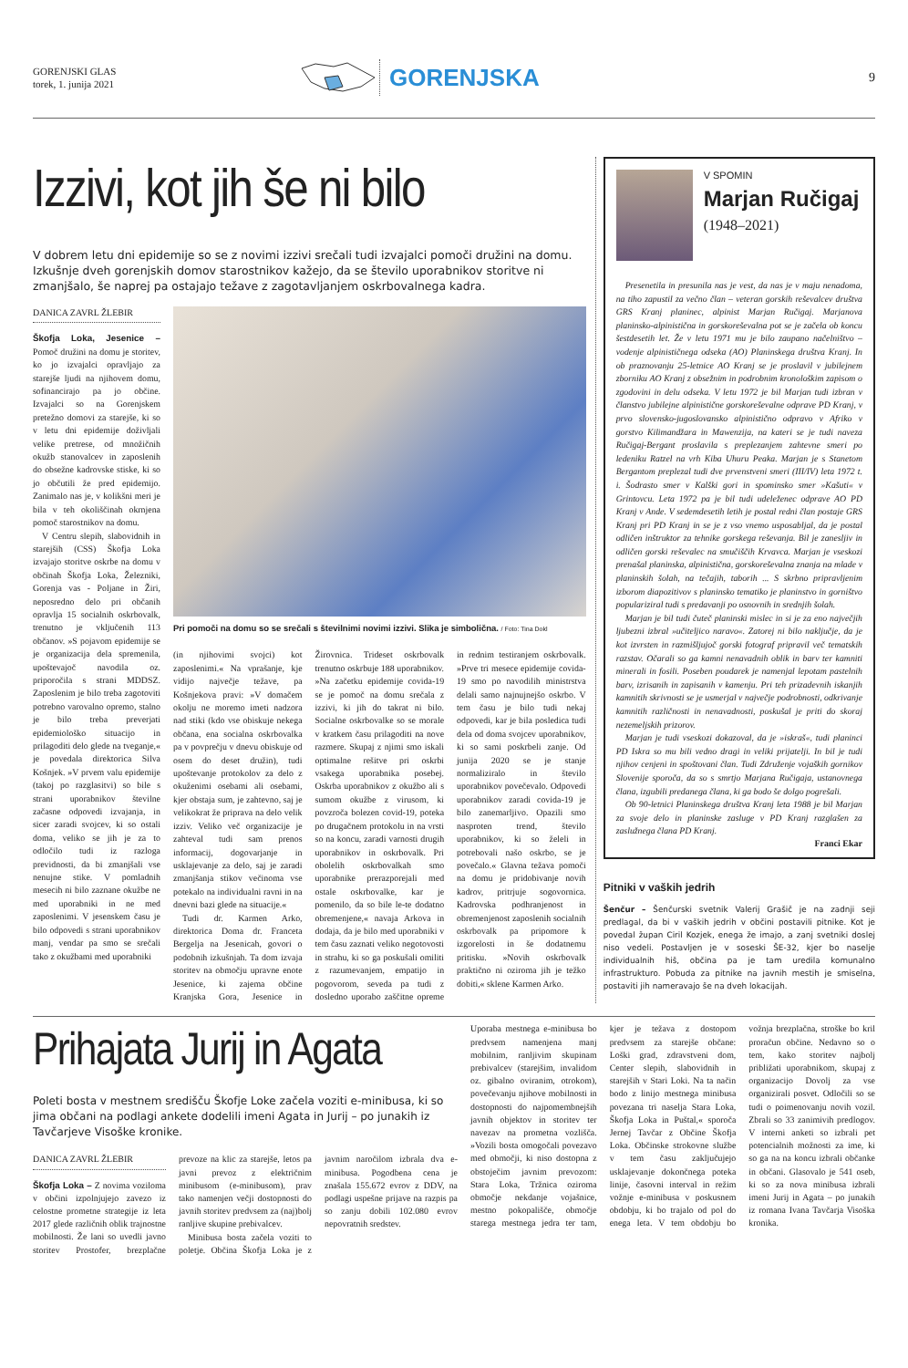GORENJSKI GLAS
torek, 1. junija 2021
GORENJSKA
9
Izzivi, kot jih še ni bilo
V dobrem letu dni epidemije so se z novimi izzivi srečali tudi izvajalci pomoči družini na domu. Izkušnje dveh gorenjskih domov starostnikov kažejo, da se število uporabnikov storitve ni zmanjšalo, še naprej pa ostajajo težave z zagotavljanjem oskrbovalnega kadra.
DANICA ZAVRL ŽLEBIR
Škofja Loka, Jesenice – Pomoč družini na domu je storitev, ko jo izvajalci opravljajo za starejše ljudi na njihovem domu, sofinancirajo pa jo občine. Izvajalci so na Gorenjskem pretežno domovi za starejše, ki so v letu dni epidemije doživljali velike pretrese, od množičnih okužb stanovalcev in zaposlenih do obsežne kadrovske stiske, ki so jo občutili že pred epidemijo. Zanimalo nas je, v kolikšni meri je bila v teh okoliščinah okrnjena pomoč starostnikov na domu.
V Centru slepih, slabovidnih in starejših (CSS) Škofja Loka izvajajo storitve oskrbe na domu v občinah Škofja Loka, Železniki, Gorenja vas - Poljane in Žiri, neposredno delo pri občanih opravlja 15 socialnih oskrbovalk, trenutno je vključenih 113 občanov. »S pojavom epidemije se je organizacija dela spremenila, upoštevajoč navodila oz. priporočila s strani MDDSZ. Zaposlenim je bilo treba zagotoviti potrebno varovalno opremo, stalno je bilo treba preverjati epidemiološko situacijo in prilagoditi delo glede na tveganje,« je povedala direktorica Silva Košnjek. »V prvem valu epidemije (takoj po razglasitvi) so bile s strani uporabnikov številne začasne odpovedi izvajanja, in sicer zaradi svojcev, ki so ostali doma, veliko se jih je za to odločilo tudi iz razloga previdnosti, da bi zmanjšali vse nenujne stike. V pomladnih mesecih ni bilo zaznane okužbe ne med uporabniki in ne med zaposlenimi. V jesenskem času je bilo odpovedi s strani uporabnikov manj, vendar pa smo se srečali tako z okužbami med uporabniki
Pri pomoči na domu so se srečali s številnimi novimi izzivi. Slika je simbolična. / Foto: Tina Dokl
(in njihovimi svojci) kot zaposlenimi.« Na vprašanje, kje vidijo največje težave, pa Košnjekova pravi: »V domačem okolju ne moremo imeti nadzora nad stiki (kdo vse obiskuje nekega občana, ena socialna oskrbovalka pa v povprečju v dnevu obiskuje od osem do deset družin), tudi upoštevanje protokolov za delo z okuženimi osebami ali osebami, kjer obstaja sum, je zahtevno, saj je velikokrat že priprava na delo velik izziv. Veliko več organizacije je zahteval tudi sam prenos informacij, dogovarjanje in usklajevanje za delo, saj je zaradi zmanjšanja stikov večinoma vse potekalo na individualni ravni in na dnevni bazi glede na situacije.«
Tudi dr. Karmen Arko, direktorica Doma dr. Franceta Bergelja na Jesenicah, govori o podobnih izkušnjah. Ta dom izvaja storitev na območju upravne enote Jesenice, ki zajema občine Kranjska Gora, Jesenice in Žirovnica. Trideset oskrbovalk trenutno oskrbuje 188 uporabnikov. »Na začetku epidemije covida-19 se je pomoč na domu srečala z izzivi, ki jih do takrat ni bilo. Socialne oskrbovalke so se morale v kratkem času prilagoditi na nove razmere. Skupaj z njimi smo iskali optimalne rešitve pri oskrbi vsakega uporabnika posebej. Oskrba uporabnikov z okužbo ali s sumom okužbe z virusom, ki povzroča bolezen covid-19, poteka po drugačnem protokolu in na vrsti so na koncu, zaradi varnosti drugih uporabnikov in oskrbovalk. Pri obolelih oskrbovalkah smo uporabnike prerazporejali med ostale oskrbovalke, kar je pomenilo, da so bile le-te dodatno obremenjene,« navaja Arkova in dodaja, da je bilo med uporabniki v tem času zaznati veliko negotovosti in strahu, ki so ga poskušali omiliti z razumevanjem, empatijo in pogovorom, seveda pa tudi z dosledno uporabo zaščitne opreme in rednim testiranjem oskrbovalk. »Prve tri mesece epidemije covida-19 smo po navodilih ministrstva delali samo najnujnejšo oskrbo. V tem času je bilo tudi nekaj odpovedi, kar je bila posledica tudi dela od doma svojcev uporabnikov, ki so sami poskrbeli zanje. Od junija 2020 se je stanje normaliziralo in število uporabnikov povečevalo. Odpovedi uporabnikov zaradi covida-19 je bilo zanemarljivo. Opazili smo nasproten trend, število uporabnikov, ki so želeli in potrebovali našo oskrbo, se je povečalo.« Glavna težava pomoči na domu je pridobivanje novih kadrov, pritrjuje sogovornica. Kadrovska podhranjenost in obremenjenost zaposlenih socialnih oskrbovalk pa pripomore k izgorelosti in še dodatnemu pritisku. »Novih oskrbovalk praktično ni oziroma jih je težko dobiti,« sklene Karmen Arko.
V SPOMIN
Marjan Ručigaj
(1948–2021)
Presenetila in presunila nas je vest, da nas je v maju nenadoma, na tiho zapustil za večno član – veteran gorskih reševalcev društva GRS Kranj planinec, alpinist Marjan Ručigaj. Marjanova planinsko-alpinistična in gorskoreševalna pot se je začela ob koncu šestdesetih let. Že v letu 1971 mu je bilo zaupano načelništvo – vodenje alpinističnega odseka (AO) Planinskega društva Kranj. In ob praznovanju 25-letnice AO Kranj se je proslavil v jubilejnem zborniku AO Kranj z obsežnim in podrobnim kronološkim zapisom o zgodovini in delu odseka. V letu 1972 je bil Marjan tudi izbran v članstvo jubilejne alpinistične gorskoreševalne odprave PD Kranj, v prvo slovensko-jugoslovansko alpinistično odpravo v Afriko v gorstvo Kilimandžara in Mawenzija, na kateri se je tudi naveza Ručigaj-Bergant proslavila s preplezanjem zahtevne smeri po ledeniku Ratzel na vrh Kiba Uhuru Peaka. Marjan je s Stanetom Bergantom preplezal tudi dve prvenstveni smeri (III/IV) leta 1972 t. i. Šodrasto smer v Kalški gori in spominsko smer »Kašuti« v Grintovcu. Leta 1972 pa je bil tudi udeleženec odprave AO PD Kranj v Ande. V sedemdesetih letih je postal redni član postaje GRS Kranj pri PD Kranj in se je z vso vnemo usposabljal, da je postal odličen inštruktor za tehnike gorskega reševanja. Bil je zanesljiv in odličen gorski reševalec na smučiščih Krvavca. Marjan je vseskozi prenašal planinska, alpinistična, gorskoreševalna znanja na mlade v planinskih šolah, na tečajih, taborih ... S skrbno pripravljenim izborom diapozitivov s planinsko tematiko je planinstvo in gorništvo populariziral tudi s predavanji po osnovnih in srednjih šolah.
Marjan je bil tudi čuteč planinski mislec in si je za eno največjih ljubezni izbral »učiteljico naravo«. Zatorej ni bilo naključje, da je kot izvrsten in razmišljujoč gorski fotograf pripravil več tematskih razstav. Očarali so ga kamni nenavadnih oblik in barv ter kamniti minerali in fosili. Poseben poudarek je namenjal lepotam pastelnih barv, izrisanih in zapisanih v kamenju. Pri teh prizadevnih iskanjih kamnitih skrivnosti se je usmerjal v največje podrobnosti, odkrivanje kamnitih različnosti in nenavadnosti, poskušal je priti do skoraj nezemeljskih prizorov.
Marjan je tudi vseskozi dokazoval, da je »iskraš«, tudi planinci PD Iskra so mu bili vedno dragi in veliki prijatelji. In bil je tudi njihov cenjeni in spoštovani član. Tudi Združenje vojaških gornikov Slovenije sporoča, da so s smrtjo Marjana Ručigaja, ustanovnega člana, izgubili predanega člana, ki ga bodo še dolgo pogrešali.
Ob 90-letnici Planinskega društva Kranj leta 1988 je bil Marjan za svoje delo in planinske zasluge v PD Kranj razglašen za zaslužnega člana PD Kranj.
Franci Ekar
Pitniki v vaških jedrih
Šenčur – Šenčurski svetnik Valerij Grašič je na zadnji seji predlagal, da bi v vaških jedrih v občini postavili pitnike. Kot je povedal župan Ciril Kozjek, enega že imajo, a zanj svetniki doslej niso vedeli. Postavljen je v soseski ŠE-32, kjer bo naselje individualnih hiš, občina pa je tam uredila komunalno infrastrukturo. Pobuda za pitnike na javnih mestih je smiselna, postaviti jih nameravajo še na dveh lokacijah.
Prihajata Jurij in Agata
Poleti bosta v mestnem središču Škofje Loke začela voziti e-minibusa, ki so jima občani na podlagi ankete dodelili imeni Agata in Jurij – po junakih iz Tavčarjeve Visoške kronike.
DANICA ZAVRL ŽLEBIR
Škofja Loka – Z novima voziloma v občini izpolnjujejo zavezo iz celostne prometne strategije iz leta 2017 glede različnih oblik trajnostne mobilnosti. Že lani so uvedli javno storitev Prostofer, brezplačne prevoze na klic za starejše, letos pa javni prevoz z električnim minibusom (e-minibusom), prav tako namenjen večji dostopnosti do javnih storitev predvsem za (naj)bolj ranljive skupine prebivalcev.
Minibusa bosta začela voziti to poletje. Občina Škofja Loka je z javnim naročilom izbrala dva e-minibusa. Pogodbena cena je znašala 155.672 evrov z DDV, na podlagi uspešne prijave na razpis pa so zanju dobili 102.080 evrov nepovratnih sredstev.
Uporaba mestnega e-minibusa bo predvsem namenjena manj mobilnim, ranljivim skupinam prebivalcev (starejšim, invalidom oz. gibalno oviranim, otrokom), povečevanju njihove mobilnosti in dostopnosti do najpomembnejših javnih objektov in storitev ter navezav na prometna vozlišča. »Vozili bosta omogočali povezavo med območji, ki niso dostopna z obstoječim javnim prevozom: Stara Loka, Tržnica oziroma območje nekdanje vojašnice, mestno pokopališče, območje starega mestnega jedra ter tam, kjer je težava z dostopom predvsem za starejše občane: Loški grad, zdravstveni dom, Center slepih, slabovidnih in starejših v Stari Loki. Na ta način bodo z linijo mestnega minibusa povezana tri naselja Stara Loka, Škofja Loka in Puštal,« sporoča Jernej Tavčar z Občine Škofja Loka. Občinske strokovne službe v tem času zaključujejo usklajevanje dokončnega poteka linije, časovni interval in režim vožnje e-minibusa v poskusnem obdobju, ki bo trajalo od pol do enega leta. V tem obdobju bo vožnja brezplačna, stroške bo kril proračun občine. Nedavno so o tem, kako storitev najbolj približati uporabnikom, skupaj z organizacijo Dovolj za vse organizirali posvet. Odločili so se tudi o poimenovanju novih vozil. Zbrali so 33 zanimivih predlogov. V interni anketi so izbrali pet potencialnih možnosti za ime, ki so ga na na koncu izbrali občanke in občani. Glasovalo je 541 oseb, ki so za nova minibusa izbrali imeni Jurij in Agata – po junakih iz romana Ivana Tavčarja Visoška kronika.